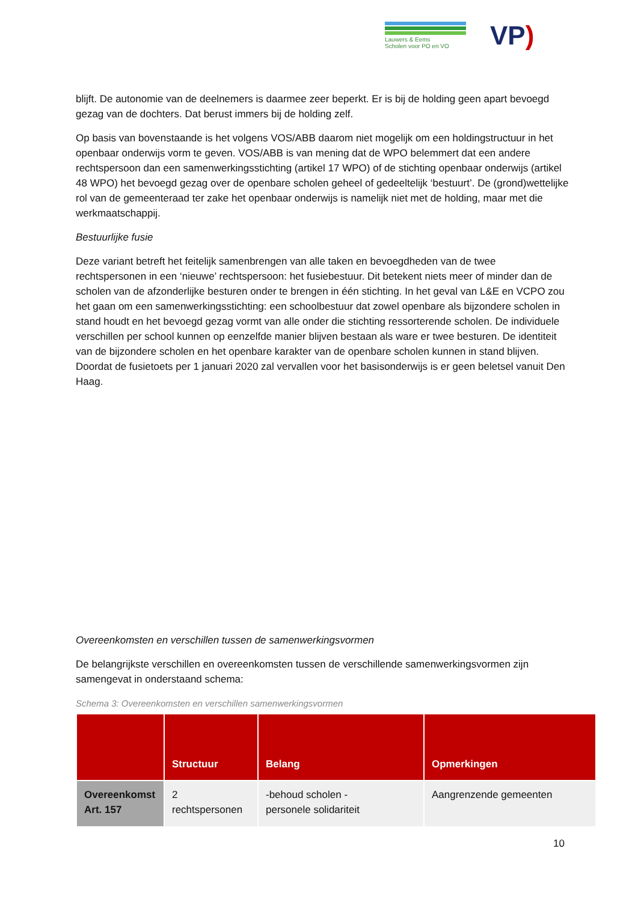Lauwers & Eems
Scholen voor PO en VO
VP)
blijft. De autonomie van de deelnemers is daarmee zeer beperkt. Er is bij de holding geen apart bevoegd gezag van de dochters. Dat berust immers bij de holding zelf.
Op basis van bovenstaande is het volgens VOS/ABB daarom niet mogelijk om een holdingstructuur in het openbaar onderwijs vorm te geven. VOS/ABB is van mening dat de WPO belemmert dat een andere rechtspersoon dan een samenwerkingsstichting (artikel 17 WPO) of de stichting openbaar onderwijs (artikel 48 WPO) het bevoegd gezag over de openbare scholen geheel of gedeeltelijk ‘bestuurt’. De (grond)wettelijke rol van de gemeenteraad ter zake het openbaar onderwijs is namelijk niet met de holding, maar met die werkmaatschappij.
Bestuurlijke fusie
Deze variant betreft het feitelijk samenbrengen van alle taken en bevoegdheden van de twee rechtspersonen in een ‘nieuwe’ rechtspersoon: het fusiebestuur. Dit betekent niets meer of minder dan de scholen van de afzonderlijke besturen onder te brengen in één stichting. In het geval van L&E en VCPO zou het gaan om een samenwerkingsstichting: een schoolbestuur dat zowel openbare als bijzondere scholen in stand houdt en het bevoegd gezag vormt van alle onder die stichting ressorterende scholen. De individuele verschillen per school kunnen op eenzelfde manier blijven bestaan als ware er twee besturen. De identiteit van de bijzondere scholen en het openbare karakter van de openbare scholen kunnen in stand blijven. Doordat de fusietoets per 1 januari 2020 zal vervallen voor het basisonderwijs is er geen beletsel vanuit Den Haag.
Overeenkomsten en verschillen tussen de samenwerkingsvormen
De belangrijkste verschillen en overeenkomsten tussen de verschillende samenwerkingsvormen zijn samengevat in onderstaand schema:
Schema 3: Overeenkomsten en verschillen samenwerkingsvormen
| | Structuur | Belang | Opmerkingen |
| --- | --- | --- | --- |
| Overeenkomst Art. 157 | 2 rechtspersonen | -behoud scholen - personele solidariteit | Aangrenzende gemeenten |
10